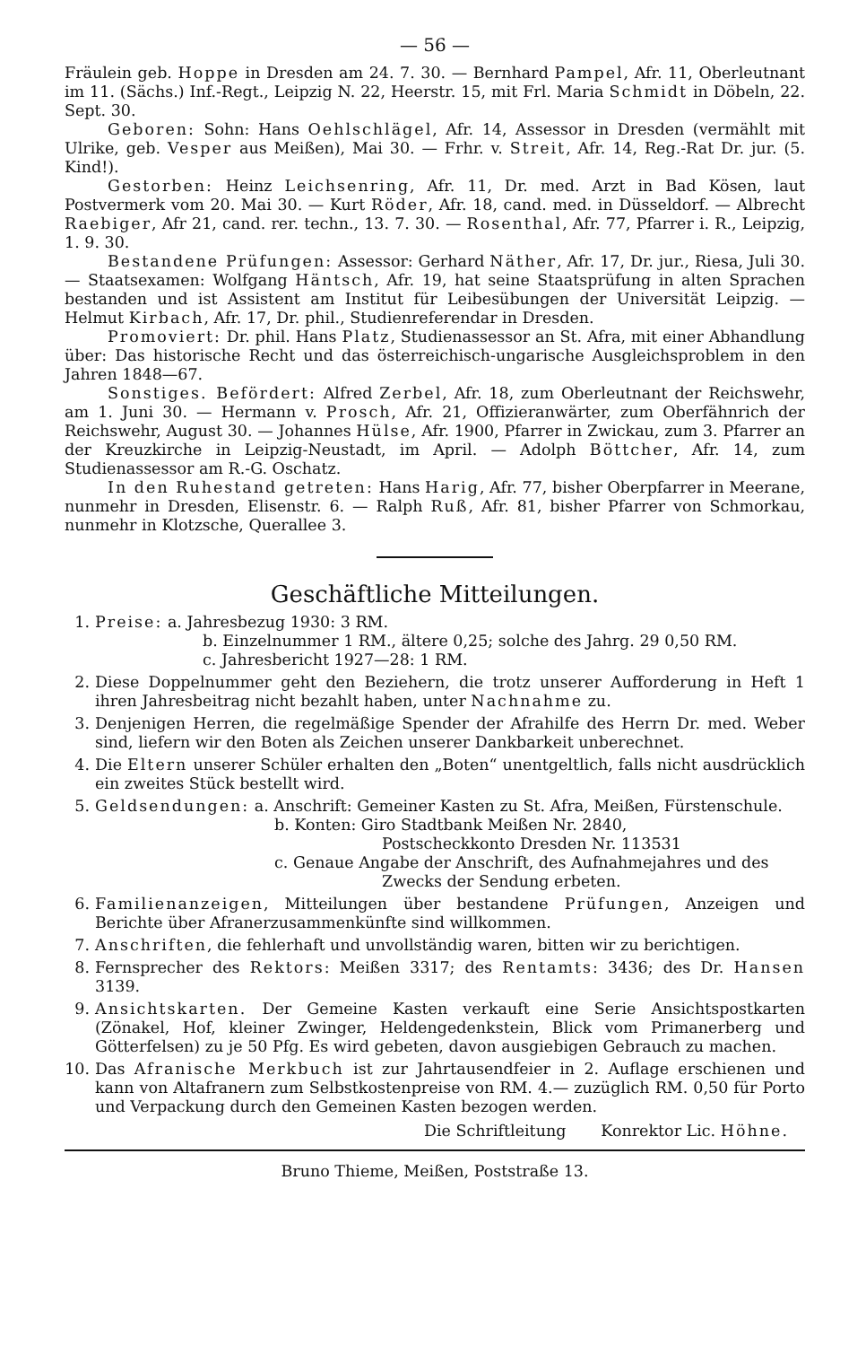— 56 —
Fräulein geb. Hoppe in Dresden am 24. 7. 30. — Bernhard Pampel, Afr. 11, Oberleutnant im 11. (Sächs.) Inf.-Regt., Leipzig N. 22, Heerstr. 15, mit Frl. Maria Schmidt in Döbeln, 22. Sept. 30.
Geboren: Sohn: Hans Oehlschlägel, Afr. 14, Assessor in Dresden (vermählt mit Ulrike, geb. Vesper aus Meißen), Mai 30. — Frhr. v. Streit, Afr. 14, Reg.-Rat Dr. jur. (5. Kind!).
Gestorben: Heinz Leichsenring, Afr. 11, Dr. med. Arzt in Bad Kösen, laut Postvermerk vom 20. Mai 30. — Kurt Röder, Afr. 18, cand. med. in Düsseldorf. — Albrecht Raebiger, Afr 21, cand. rer. techn., 13. 7. 30. — Rosenthal, Afr. 77, Pfarrer i. R., Leipzig, 1. 9. 30.
Bestandene Prüfungen: Assessor: Gerhard Näther, Afr. 17, Dr. jur., Riesa, Juli 30. — Staatsexamen: Wolfgang Häntsch, Afr. 19, hat seine Staatsprüfung in alten Sprachen bestanden und ist Assistent am Institut für Leibesübungen der Universität Leipzig. — Helmut Kirbach, Afr. 17, Dr. phil., Studienreferendar in Dresden.
Promoviert: Dr. phil. Hans Platz, Studienassessor an St. Afra, mit einer Abhandlung über: Das historische Recht und das österreichisch-ungarische Ausgleichsproblem in den Jahren 1848—67.
Sonstiges. Befördert: Alfred Zerbel, Afr. 18, zum Oberleutnant der Reichswehr, am 1. Juni 30. — Hermann v. Prosch, Afr. 21, Offizieranwärter, zum Oberfähnrich der Reichswehr, August 30. — Johannes Hülse, Afr. 1900, Pfarrer in Zwickau, zum 3. Pfarrer an der Kreuzkirche in Leipzig-Neustadt, im April. — Adolph Böttcher, Afr. 14, zum Studienassessor am R.-G. Oschatz.
In den Ruhestand getreten: Hans Harig, Afr. 77, bisher Oberpfarrer in Meerane, nunmehr in Dresden, Elisenstr. 6. — Ralph Ruß, Afr. 81, bisher Pfarrer von Schmorkau, nunmehr in Klotzsche, Querallee 3.
Geschäftliche Mitteilungen.
1. Preise: a. Jahresbezug 1930: 3 RM.
b. Einzelnummer 1 RM., ältere 0,25; solche des Jahrg. 29 0,50 RM.
c. Jahresbericht 1927—28: 1 RM.
2. Diese Doppelnummer geht den Beziehern, die trotz unserer Aufforderung in Heft 1 ihren Jahresbeitrag nicht bezahlt haben, unter Nachnahme zu.
3. Denjenigen Herren, die regelmäßige Spender der Afrahilfe des Herrn Dr. med. Weber sind, liefern wir den Boten als Zeichen unserer Dankbarkeit unberechnet.
4. Die Eltern unserer Schüler erhalten den „Boten“ unentgeltlich, falls nicht ausdrücklich ein zweites Stück bestellt wird.
5. Geldsendungen: a. Anschrift: Gemeiner Kasten zu St. Afra, Meißen, Fürstenschule.
b. Konten: Giro Stadtbank Meißen Nr. 2840,
Postscheckkonto Dresden Nr. 113531
c. Genaue Angabe der Anschrift, des Aufnahmejahres und des
Zwecks der Sendung erbeten.
6. Familienanzeigen, Mitteilungen über bestandene Prüfungen, Anzeigen und Berichte über Afranerzusammenkünfte sind willkommen.
7. Anschriften, die fehlerhaft und unvollständig waren, bitten wir zu berichtigen.
8. Fernsprecher des Rektors: Meißen 3317; des Rentamts: 3436; des Dr. Hansen 3139.
9. Ansichtskarten. Der Gemeine Kasten verkauft eine Serie Ansichtspostkarten (Zönakel, Hof, kleiner Zwinger, Heldengedenkstein, Blick vom Primanerberg und Götterfelsen) zu je 50 Pfg. Es wird gebeten, davon ausgiebigen Gebrauch zu machen.
10.
Das Afranische Merkbuch ist zur Jahrtausendfeier in 2. Auflage erschienen und kann von Altafranern zum Selbstkostenpreise von RM. 4.— zuzüglich RM. 0,50 für Porto und Verpackung durch den Gemeinen Kasten bezogen werden.
Die Schriftleitung Konrektor Lic. Höhne.
Bruno Thieme, Meißen, Poststraße 13.